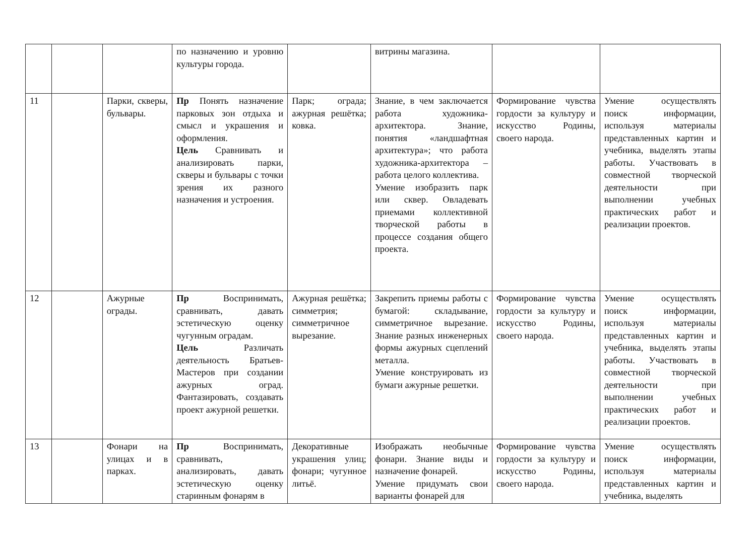| | | | по назначению и уровню культуры города. | | витрины магазина. | | |
| 11 | | Парки, скверы, бульвары. | Пр Понять назначение парковых зон отдыха и смысл и украшения и оформления. Цель Сравнивать и анализировать парки, скверы и бульвары с точки зрения их разного назначения и устроения. | Парк; ограда; ажурная решётка; ковка. | Знание, в чем заключается работа художника-архитектора. Знание, понятия «ландшафтная архитектура»; что работа художника-архитектора – работа целого коллектива. Умение изобразить парк или сквер. Овладевать приемами коллективной творческой работы в процессе создания общего проекта. | Формирование чувства гордости за культуру и искусство Родины, своего народа. | Умение осуществлять поиск информации, используя материалы представленных картин и учебника, выделять этапы работы. Участвовать в совместной творческой деятельности при выполнении учебных практических работ и реализации проектов. |
| 12 | | Ажурные ограды. | Пр Воспринимать, сравнивать, давать эстетическую оценку чугунным оградам. Цель Различать деятельность Братьев-Мастеров при создании ажурных оград. Фантазировать, создавать проект ажурной решетки. | Ажурная решётка; симметрия; симметричное вырезание. | Закрепить приемы работы с бумагой: складывание, симметричное вырезание. Знание разных инженерных формы ажурных сцеплений металла. Умение конструировать из бумаги ажурные решетки. | Формирование чувства гордости за культуру и искусство Родины, своего народа. | Умение осуществлять поиск информации, используя материалы представленных картин и учебника, выделять этапы работы. Участвовать в совместной творческой деятельности при выполнении учебных практических работ и реализации проектов. |
| 13 | | Фонари на улицах и в парках. | Пр Воспринимать, сравнивать, анализировать, давать эстетическую оценку старинным фонарям в | Декоративные украшения улиц; фонари; чугунное литьё. | Изображать необычные фонари. Знание виды и назначение фонарей. Умение придумать свои варианты фонарей для | Формирование чувства гордости за культуру и искусство Родины, своего народа. | Умение осуществлять поиск информации, используя материалы представленных картин и учебника, выделять |